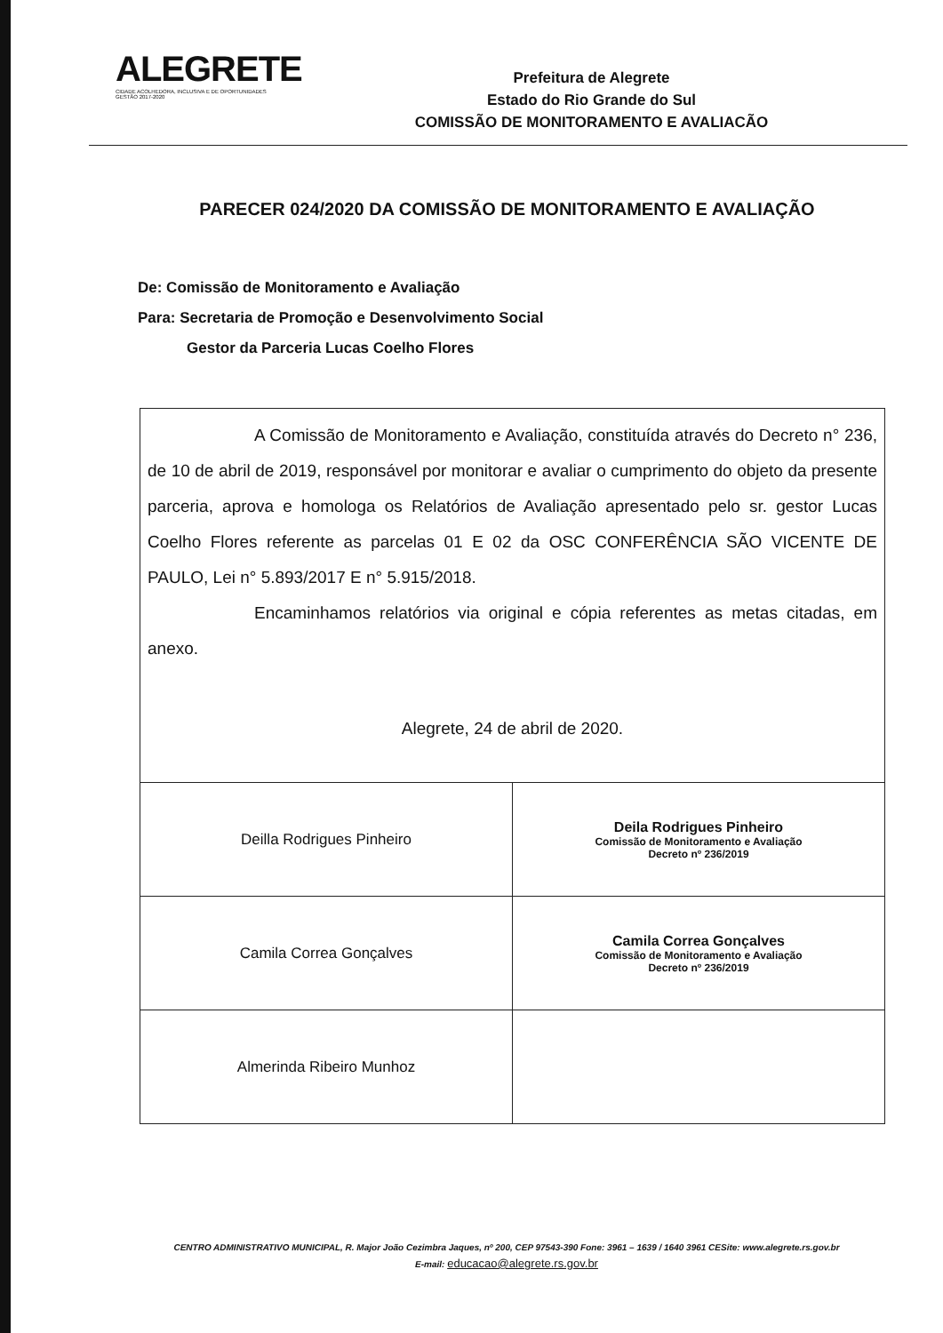ALEGRETE
CIDADE ACOLHEDORA, INCLUSIVA E DE OPORTUNIDADES
GESTÃO 2017-2020
Prefeitura de Alegrete
Estado do Rio Grande do Sul
COMISSÃO DE MONITORAMENTO E AVALIACÃO
PARECER 024/2020 DA COMISSÃO DE MONITORAMENTO E AVALIAÇÃO
De: Comissão de Monitoramento e Avaliação
Para: Secretaria de Promoção e Desenvolvimento Social
Gestor da Parceria Lucas Coelho Flores
A Comissão de Monitoramento e Avaliação, constituída através do Decreto n° 236, de 10 de abril de 2019, responsável por monitorar e avaliar o cumprimento do objeto da presente parceria, aprova e homologa os Relatórios de Avaliação apresentado pelo sr. gestor Lucas Coelho Flores referente as parcelas 01 E 02 da OSC CONFERÊNCIA SÃO VICENTE DE PAULO, Lei n° 5.893/2017 E n° 5.915/2018.
Encaminhamos relatórios via original e cópia referentes as metas citadas, em anexo.
Alegrete, 24 de abril de 2020.
| Deilla Rodrigues Pinheiro | Deila Rodrigues Pinheiro Comissão de Monitoramento e Avaliação Decreto nº 236/2019 |
| Camila Correa Gonçalves | Camila Correa Gonçalves Comissão de Monitoramento e Avaliação Decreto nº 236/2019 |
| Almerinda Ribeiro Munhoz | |
CENTRO ADMINISTRATIVO MUNICIPAL, R. Major João Cezimbra Jaques, nº 200, CEP 97543-390 Fone: 3961 – 1639 / 1640 3961 CESite: www.alegrete.rs.gov.br
E-mail: educacao@alegrete.rs.gov.br